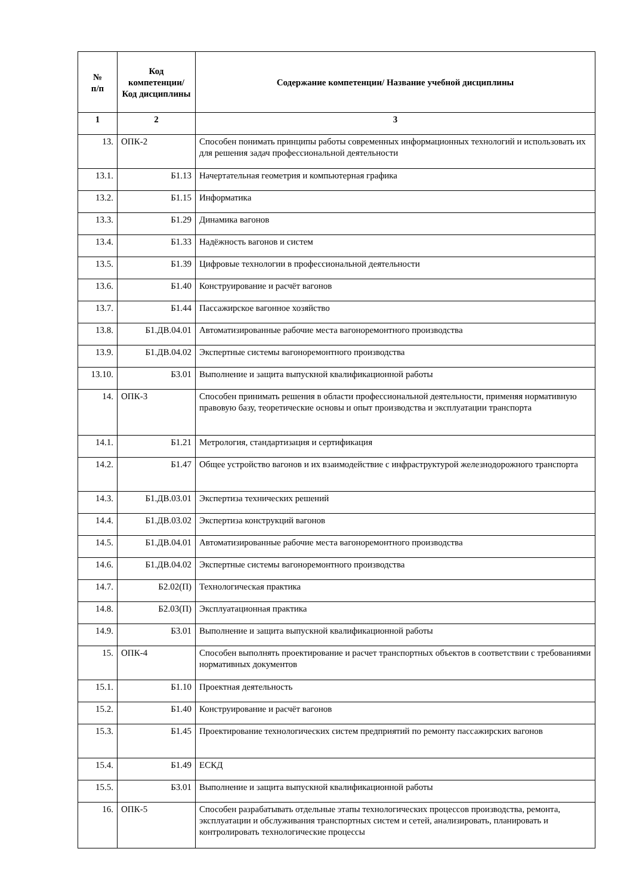| № п/п | Код компетенции/ Код дисциплины | Содержание компетенции/ Название учебной дисциплины |
| --- | --- | --- |
| 1 | 2 | 3 |
| 13. | ОПК-2 | Способен понимать принципы работы современных информационных технологий и использовать их для решения задач профессиональной деятельности |
| 13.1. | Б1.13 | Начертательная геометрия и компьютерная графика |
| 13.2. | Б1.15 | Информатика |
| 13.3. | Б1.29 | Динамика вагонов |
| 13.4. | Б1.33 | Надёжность вагонов и систем |
| 13.5. | Б1.39 | Цифровые технологии в профессиональной деятельности |
| 13.6. | Б1.40 | Конструирование и расчёт вагонов |
| 13.7. | Б1.44 | Пассажирское вагонное хозяйство |
| 13.8. | Б1.ДВ.04.01 | Автоматизированные рабочие места вагоноремонтного производства |
| 13.9. | Б1.ДВ.04.02 | Экспертные системы вагоноремонтного производства |
| 13.10. | Б3.01 | Выполнение и защита выпускной квалификационной работы |
| 14. | ОПК-3 | Способен принимать решения в области профессиональной деятельности, применяя нормативную правовую базу, теоретические основы и опыт производства и эксплуатации транспорта |
| 14.1. | Б1.21 | Метрология, стандартизация и сертификация |
| 14.2. | Б1.47 | Общее устройство вагонов и их взаимодействие с инфраструктурой железнодорожного транспорта |
| 14.3. | Б1.ДВ.03.01 | Экспертиза технических решений |
| 14.4. | Б1.ДВ.03.02 | Экспертиза конструкций вагонов |
| 14.5. | Б1.ДВ.04.01 | Автоматизированные рабочие места вагоноремонтного производства |
| 14.6. | Б1.ДВ.04.02 | Экспертные системы вагоноремонтного производства |
| 14.7. | Б2.02(П) | Технологическая практика |
| 14.8. | Б2.03(П) | Эксплуатационная практика |
| 14.9. | Б3.01 | Выполнение и защита выпускной квалификационной работы |
| 15. | ОПК-4 | Способен выполнять проектирование и расчет транспортных объектов в соответствии с требованиями нормативных документов |
| 15.1. | Б1.10 | Проектная деятельность |
| 15.2. | Б1.40 | Конструирование и расчёт вагонов |
| 15.3. | Б1.45 | Проектирование технологических систем предприятий по ремонту пассажирских вагонов |
| 15.4. | Б1.49 | ЕСКД |
| 15.5. | Б3.01 | Выполнение и защита выпускной квалификационной работы |
| 16. | ОПК-5 | Способен разрабатывать отдельные этапы технологических процессов производства, ремонта, эксплуатации и обслуживания транспортных систем и сетей, анализировать, планировать и контролировать технологические процессы |